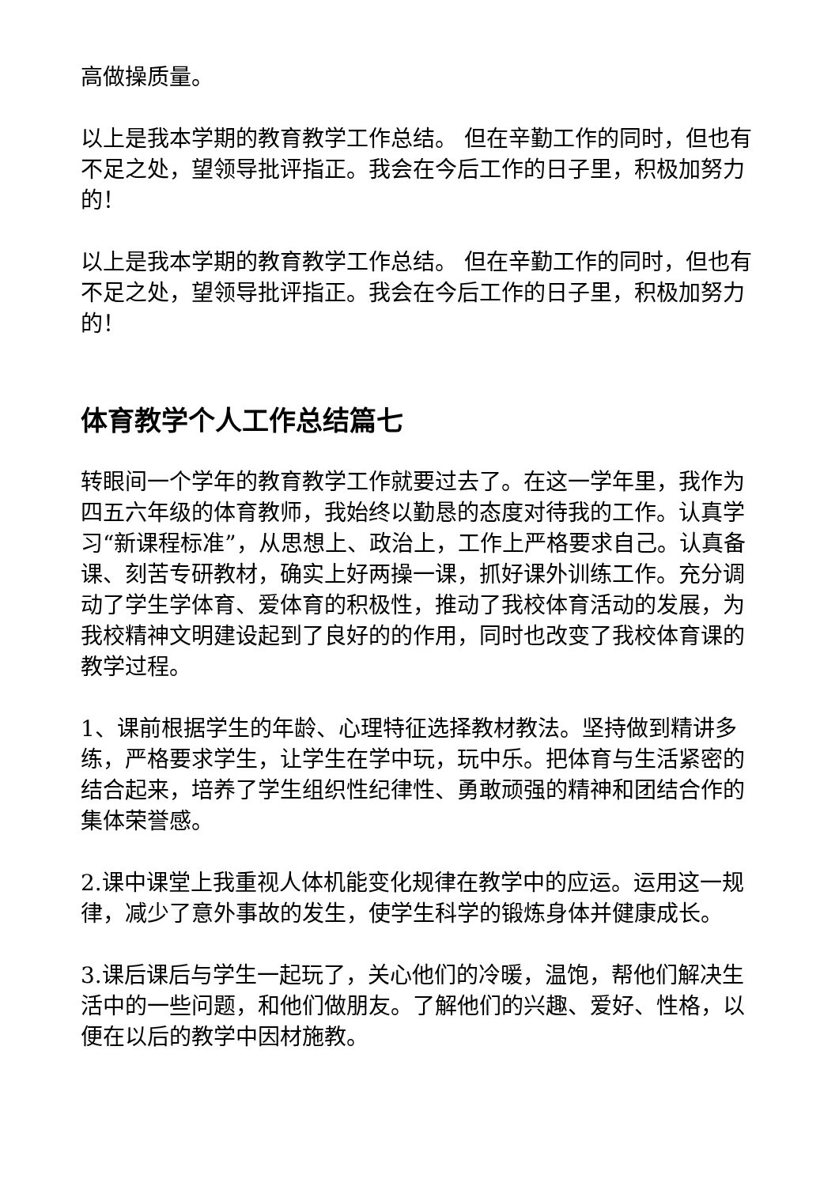高做操质量。
以上是我本学期的教育教学工作总结。 但在辛勤工作的同时，但也有不足之处，望领导批评指正。我会在今后工作的日子里，积极加努力的！
以上是我本学期的教育教学工作总结。 但在辛勤工作的同时，但也有不足之处，望领导批评指正。我会在今后工作的日子里，积极加努力的！
体育教学个人工作总结篇七
转眼间一个学年的教育教学工作就要过去了。在这一学年里，我作为四五六年级的体育教师，我始终以勤恳的态度对待我的工作。认真学习“新课程标准”，从思想上、政治上，工作上严格要求自己。认真备课、刻苦专研教材，确实上好两操一课，抓好课外训练工作。充分调动了学生学体育、爱体育的积极性，推动了我校体育活动的发展，为我校精神文明建设起到了良好的的作用，同时也改变了我校体育课的教学过程。
1、课前根据学生的年龄、心理特征选择教材教法。坚持做到精讲多练，严格要求学生，让学生在学中玩，玩中乐。把体育与生活紧密的结合起来，培养了学生组织性纪律性、勇敢顽强的精神和团结合作的集体荣誉感。
2.课中课堂上我重视人体机能变化规律在教学中的应运。运用这一规律，减少了意外事故的发生，使学生科学的锻炼身体并健康成长。
3.课后课后与学生一起玩了，关心他们的冷暖，温饱，帮他们解决生活中的一些问题，和他们做朋友。了解他们的兴趣、爱好、性格，以便在以后的教学中因材施教。